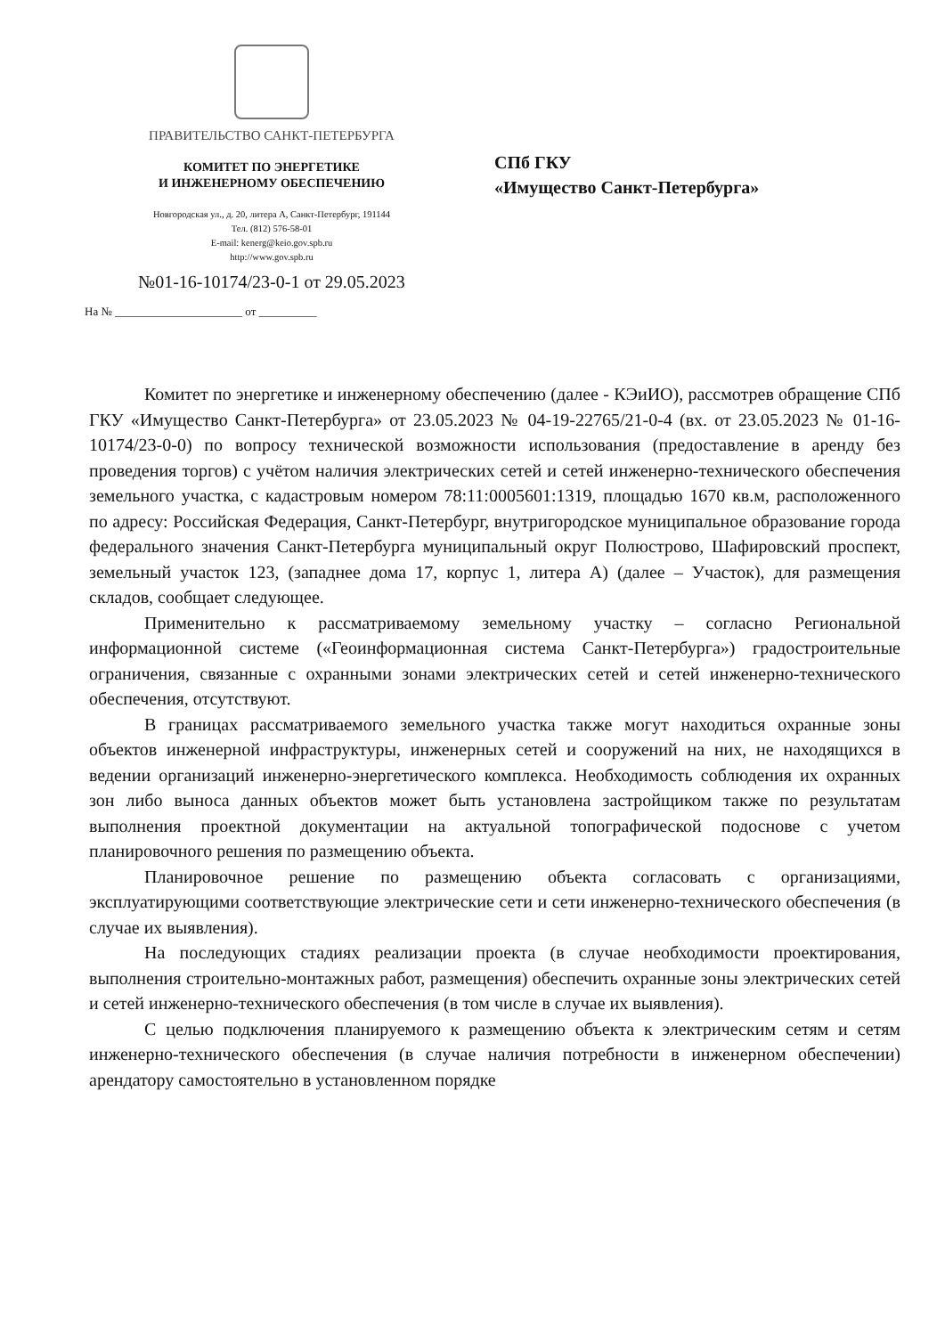ПРАВИТЕЛЬСТВО САНКТ-ПЕТЕРБУРГА
КОМИТЕТ ПО ЭНЕРГЕТИКЕ
И ИНЖЕНЕРНОМУ ОБЕСПЕЧЕНИЮ
Новгородская ул., д. 20, литера А, Санкт-Петербург, 191144
Тел. (812) 576-58-01
E-mail: kenerg@keio.gov.spb.ru
http://www.gov.spb.ru
№01-16-10174/23-0-1 от 29.05.2023
На № ______________________ от __________
СПб ГКУ
«Имущество Санкт-Петербурга»
Комитет по энергетике и инженерному обеспечению (далее - КЭиИО), рассмотрев обращение СПб ГКУ «Имущество Санкт-Петербурга» от 23.05.2023 № 04-19-22765/21-0-4 (вх. от 23.05.2023 № 01-16-10174/23-0-0) по вопросу технической возможности использования (предоставление в аренду без проведения торгов) с учётом наличия электрических сетей и сетей инженерно-технического обеспечения земельного участка, с кадастровым номером 78:11:0005601:1319, площадью 1670 кв.м, расположенного по адресу: Российская Федерация, Санкт-Петербург, внутригородское муниципальное образование города федерального значения Санкт-Петербурга муниципальный округ Полюстрово, Шафировский проспект, земельный участок 123, (западнее дома 17, корпус 1, литера А) (далее – Участок), для размещения складов, сообщает следующее.
Применительно к рассматриваемому земельному участку – согласно Региональной информационной системе («Геоинформационная система Санкт-Петербурга») градостроительные ограничения, связанные с охранными зонами электрических сетей и сетей инженерно-технического обеспечения, отсутствуют.
В границах рассматриваемого земельного участка также могут находиться охранные зоны объектов инженерной инфраструктуры, инженерных сетей и сооружений на них, не находящихся в ведении организаций инженерно-энергетического комплекса. Необходимость соблюдения их охранных зон либо выноса данных объектов может быть установлена застройщиком также по результатам выполнения проектной документации на актуальной топографической подоснове с учетом планировочного решения по размещению объекта.
Планировочное решение по размещению объекта согласовать с организациями, эксплуатирующими соответствующие электрические сети и сети инженерно-технического обеспечения (в случае их выявления).
На последующих стадиях реализации проекта (в случае необходимости проектирования, выполнения строительно-монтажных работ, размещения) обеспечить охранные зоны электрических сетей и сетей инженерно-технического обеспечения (в том числе в случае их выявления).
С целью подключения планируемого к размещению объекта к электрическим сетям и сетям инженерно-технического обеспечения (в случае наличия потребности в инженерном обеспечении) арендатору самостоятельно в установленном порядке